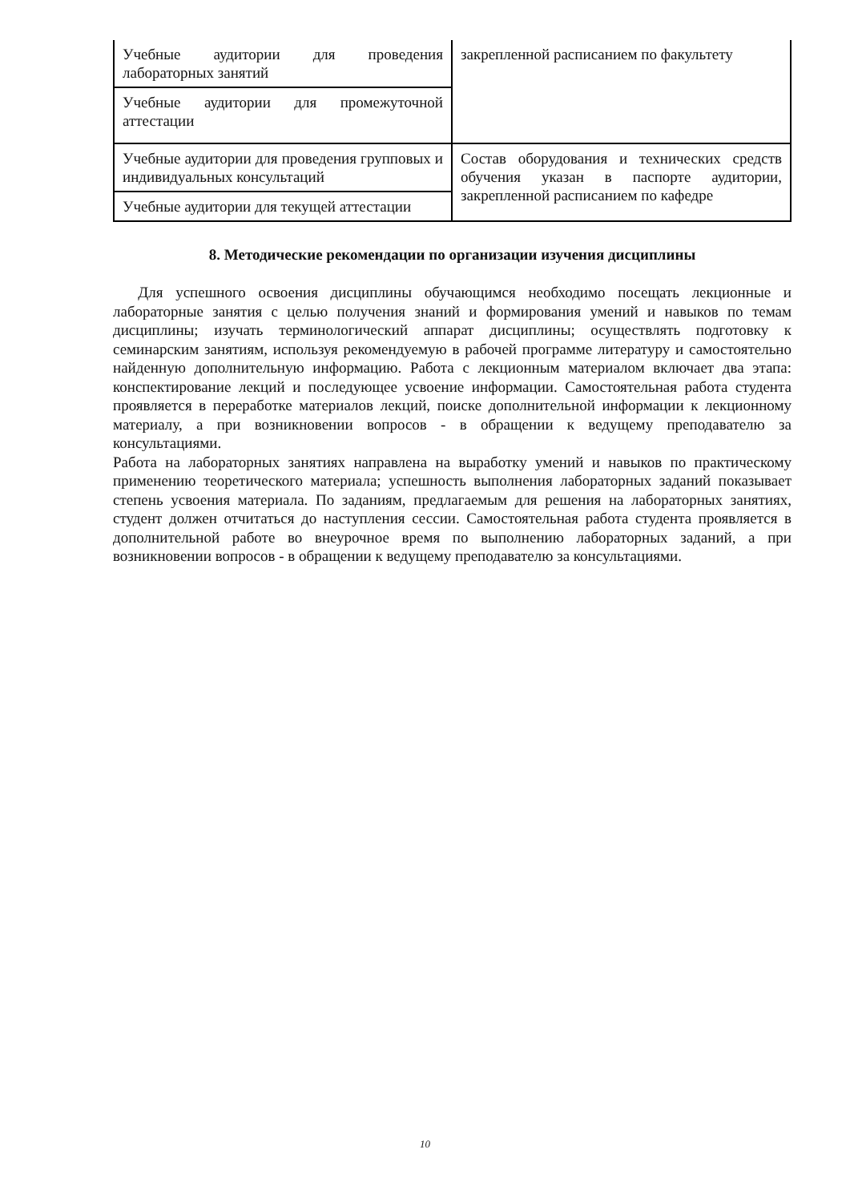| Учебные аудитории для проведения лабораторных занятий | закрепленной расписанием по факультету |
| Учебные аудитории для промежуточной аттестации | |
| Учебные аудитории для проведения групповых и индивидуальных консультаций | Состав оборудования и технических средств обучения указан в паспорте аудитории, закрепленной расписанием по кафедре |
| Учебные аудитории для текущей аттестации | |
8. Методические рекомендации по организации изучения дисциплины
Для успешного освоения дисциплины обучающимся необходимо посещать лекционные и лабораторные занятия с целью получения знаний и формирования умений и навыков по темам дисциплины; изучать терминологический аппарат дисциплины; осуществлять подготовку к семинарским занятиям, используя рекомендуемую в рабочей программе литературу и самостоятельно найденную дополнительную информацию. Работа с лекционным материалом включает два этапа: конспектирование лекций и последующее усвоение информации. Самостоятельная работа студента проявляется в переработке материалов лекций, поиске дополнительной информации к лекционному материалу, а при возникновении вопросов - в обращении к ведущему преподавателю за консультациями.
Работа на лабораторных занятиях направлена на выработку умений и навыков по практическому применению теоретического материала; успешность выполнения лабораторных заданий показывает степень усвоения материала. По заданиям, предлагаемым для решения на лабораторных занятиях, студент должен отчитаться до наступления сессии. Самостоятельная работа студента проявляется в дополнительной работе во внеурочное время по выполнению лабораторных заданий, а при возникновении вопросов - в обращении к ведущему преподавателю за консультациями.
10